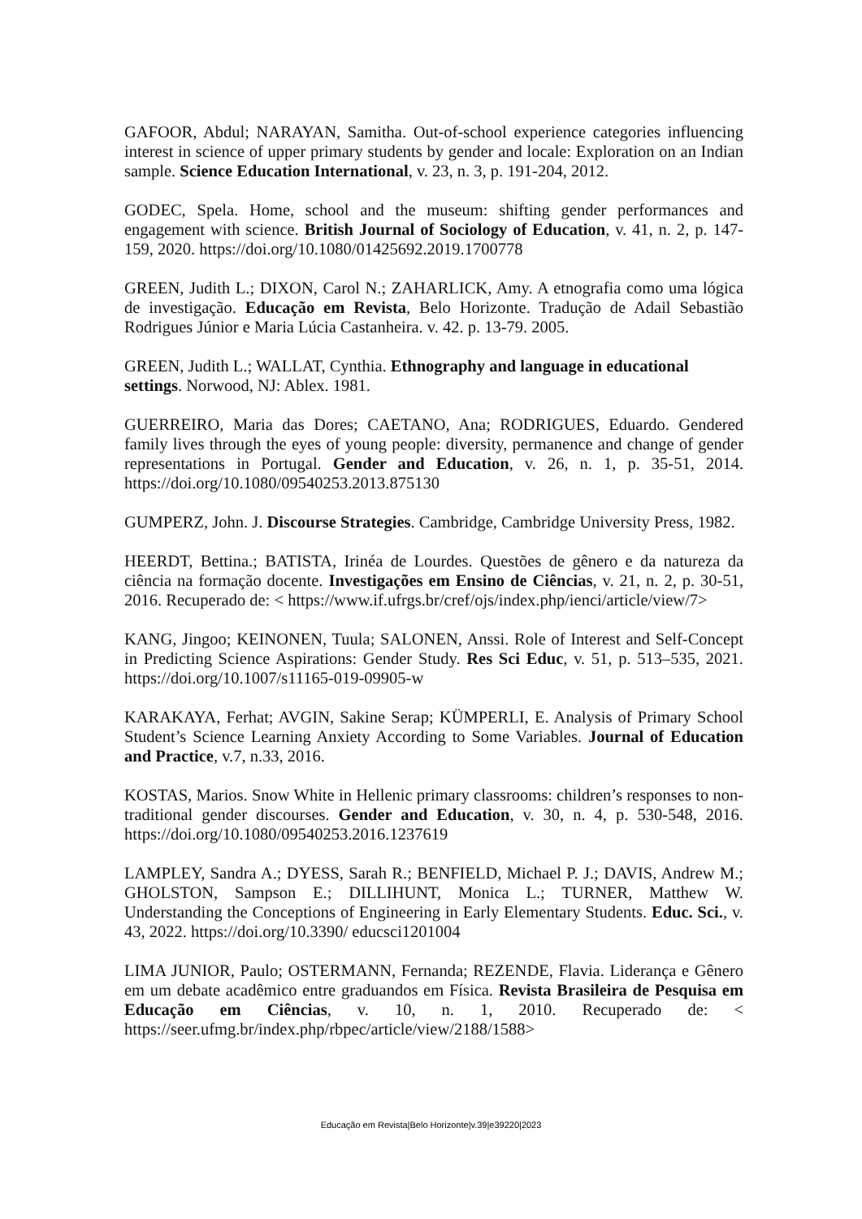GAFOOR, Abdul; NARAYAN, Samitha. Out-of-school experience categories influencing interest in science of upper primary students by gender and locale: Exploration on an Indian sample. Science Education International, v. 23, n. 3, p. 191-204, 2012.
GODEC, Spela. Home, school and the museum: shifting gender performances and engagement with science. British Journal of Sociology of Education, v. 41, n. 2, p. 147-159, 2020. https://doi.org/10.1080/01425692.2019.1700778
GREEN, Judith L.; DIXON, Carol N.; ZAHARLICK, Amy. A etnografia como uma lógica de investigação. Educação em Revista, Belo Horizonte. Tradução de Adail Sebastião Rodrigues Júnior e Maria Lúcia Castanheira. v. 42. p. 13-79. 2005.
GREEN, Judith L.; WALLAT, Cynthia. Ethnography and language in educational settings. Norwood, NJ: Ablex. 1981.
GUERREIRO, Maria das Dores; CAETANO, Ana; RODRIGUES, Eduardo. Gendered family lives through the eyes of young people: diversity, permanence and change of gender representations in Portugal. Gender and Education, v. 26, n. 1, p. 35-51, 2014. https://doi.org/10.1080/09540253.2013.875130
GUMPERZ, John. J. Discourse Strategies. Cambridge, Cambridge University Press, 1982.
HEERDT, Bettina.; BATISTA, Irinéa de Lourdes. Questões de gênero e da natureza da ciência na formação docente. Investigações em Ensino de Ciências, v. 21, n. 2, p. 30-51, 2016. Recuperado de: < https://www.if.ufrgs.br/cref/ojs/index.php/ienci/article/view/7>
KANG, Jingoo; KEINONEN, Tuula; SALONEN, Anssi. Role of Interest and Self-Concept in Predicting Science Aspirations: Gender Study. Res Sci Educ, v. 51, p. 513–535, 2021. https://doi.org/10.1007/s11165-019-09905-w
KARAKAYA, Ferhat; AVGIN, Sakine Serap; KÜMPERLI, E. Analysis of Primary School Student’s Science Learning Anxiety According to Some Variables. Journal of Education and Practice, v.7, n.33, 2016.
KOSTAS, Marios. Snow White in Hellenic primary classrooms: children’s responses to non-traditional gender discourses. Gender and Education, v. 30, n. 4, p. 530-548, 2016. https://doi.org/10.1080/09540253.2016.1237619
LAMPLEY, Sandra A.; DYESS, Sarah R.; BENFIELD, Michael P. J.; DAVIS, Andrew M.; GHOLSTON, Sampson E.; DILLIHUNT, Monica L.; TURNER, Matthew W. Understanding the Conceptions of Engineering in Early Elementary Students. Educ. Sci., v. 43, 2022. https://doi.org/10.3390/ educsci1201004
LIMA JUNIOR, Paulo; OSTERMANN, Fernanda; REZENDE, Flavia. Liderança e Gênero em um debate acadêmico entre graduandos em Física. Revista Brasileira de Pesquisa em Educação em Ciências, v. 10, n. 1, 2010. Recuperado de: < https://seer.ufmg.br/index.php/rbpec/article/view/2188/1588>
Educação em Revista|Belo Horizonte|v.39|e39220|2023